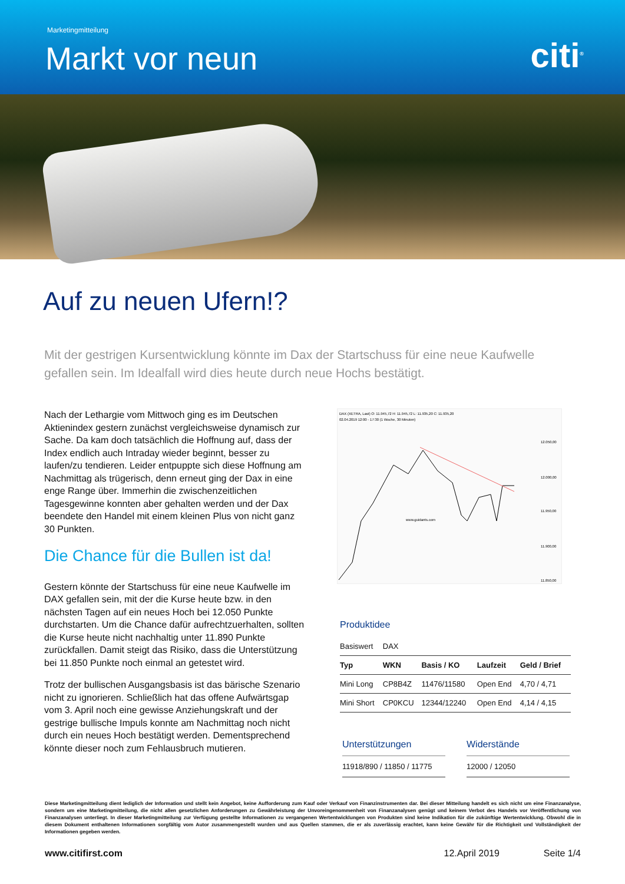Marketingmitteilung
Markt vor neun citi<sup>®</sup>
Auf zu neuen Ufern!?
Mit der gestrigen Kursentwicklung könnte im Dax der Startschuss für eine neue Kaufwelle gefallen sein. Im Idealfall wird dies heute durch neue Hochs bestätigt.
Nach der Lethargie vom Mittwoch ging es im Deutschen Aktienindex gestern zunächst vergleichsweise dynamisch zur Sache. Da kam doch tatsächlich die Hoffnung auf, dass der Index endlich auch Intraday wieder beginnt, besser zu laufen/zu tendieren. Leider entpuppte sich diese Hoffnung am Nachmittag als trügerisch, denn erneut ging der Dax in eine enge Range über. Immerhin die zwischenzeitlichen Tagesgewinne konnten aber gehalten werden und der Dax beendete den Handel mit einem kleinen Plus von nicht ganz 30 Punkten.
Die Chance für die Bullen ist da!
Gestern könnte der Startschuss für eine neue Kaufwelle im DAX gefallen sein, mit der die Kurse heute bzw. in den nächsten Tagen auf ein neues Hoch bei 12.050 Punkte durchstarten. Um die Chance dafür aufrechtzuerhalten, sollten die Kurse heute nicht nachhaltig unter 11.890 Punkte zurückfallen. Damit steigt das Risiko, dass die Unterstützung bei 11.850 Punkte noch einmal an getestet wird.
Trotz der bullischen Ausgangsbasis ist das bärische Szenario nicht zu ignorieren. Schließlich hat das offene Aufwärtsgap vom 3. April noch eine gewisse Anziehungskraft und der gestrige bullische Impuls konnte am Nachmittag noch nicht durch ein neues Hoch bestätigt werden. Dementsprechend könnte dieser noch zum Fehlausbruch mutieren.
DAX (XETRA, Last) O: 11.945,72 H: 11.945,72 L: 11.935,20 C: 11.935,20
02.04.2019 12:00 - 17:30 (1 Woche, 30 Minuten)
www.guidants.com
12.050,00
12.000,00
11.950,00
11.900,00
11.850,00
Produktidee
| Basiswert | DAX | | | |
| Typ | WKN | Basis / KO | Laufzeit | Geld / Brief |
| Mini Long | CP8B4Z | 11476/11580 | Open End | 4,70 / 4,71 |
| Mini Short | CP0KCU | 12344/12240 | Open End | 4,14 / 4,15 |
Unterstützungen
11918/890 / 11850 / 11775
Widerstände
12000 / 12050
Diese Marketingmitteilung dient lediglich der Information und stellt kein Angebot, keine Aufforderung zum Kauf oder Verkauf von Finanzinstrumenten dar. Bei dieser Mitteilung handelt es sich nicht um eine Finanzanalyse, sondern um eine Marketingmitteilung, die nicht allen gesetzlichen Anforderungen zu Gewährleistung der Unvoreingenommenheit von Finanzanalysen genügt und keinem Verbot des Handels vor Veröffentlichung von Finanzanalysen unterliegt. In dieser Marketingmitteilung zur Verfügung gestellte Informationen zu vergangenen Wertentwicklungen von Produkten sind keine Indikation für die zukünftige Wertentwicklung. Obwohl die in diesem Dokument enthaltenen Informationen sorgfältig vom Autor zusammengestellt wurden und aus Quellen stammen, die er als zuverlässig erachtet, kann keine Gewähr für die Richtigkeit und Vollständigkeit der Informationen gegeben werden.
www.citifirst.com 12.April 2019 Seite 1/4